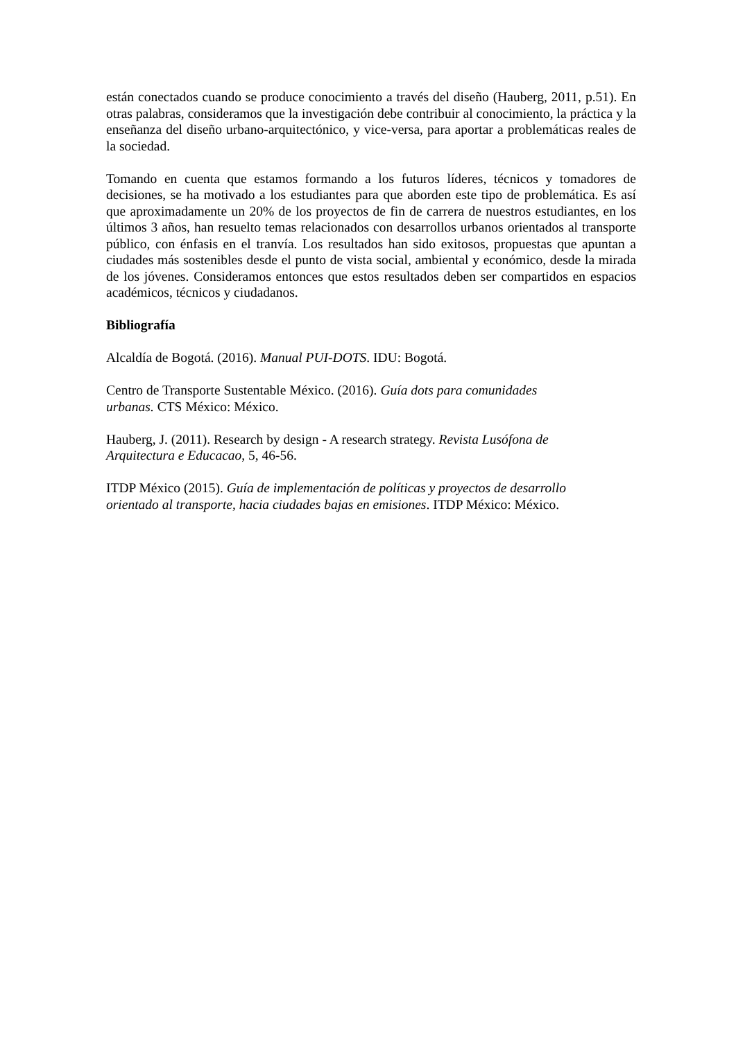están conectados cuando se produce conocimiento a través del diseño (Hauberg, 2011, p.51). En otras palabras, consideramos que la investigación debe contribuir al conocimiento, la práctica y la enseñanza del diseño urbano-arquitectónico, y vice-versa, para aportar a problemáticas reales de la sociedad.
Tomando en cuenta que estamos formando a los futuros líderes, técnicos y tomadores de decisiones, se ha motivado a los estudiantes para que aborden este tipo de problemática. Es así que aproximadamente un 20% de los proyectos de fin de carrera de nuestros estudiantes, en los últimos 3 años, han resuelto temas relacionados con desarrollos urbanos orientados al transporte público, con énfasis en el tranvía. Los resultados han sido exitosos, propuestas que apuntan a ciudades más sostenibles desde el punto de vista social, ambiental y económico, desde la mirada de los jóvenes. Consideramos entonces que estos resultados deben ser compartidos en espacios académicos, técnicos y ciudadanos.
Bibliografía
Alcaldía de Bogotá. (2016). Manual PUI-DOTS. IDU: Bogotá.
Centro de Transporte Sustentable México. (2016). Guía dots para comunidades
urbanas. CTS México: México.
Hauberg, J. (2011). Research by design - A research strategy. Revista Lusófona de
Arquitectura e Educacao, 5, 46-56.
ITDP México (2015). Guía de implementación de políticas y proyectos de desarrollo
orientado al transporte, hacia ciudades bajas en emisiones. ITDP México: México.